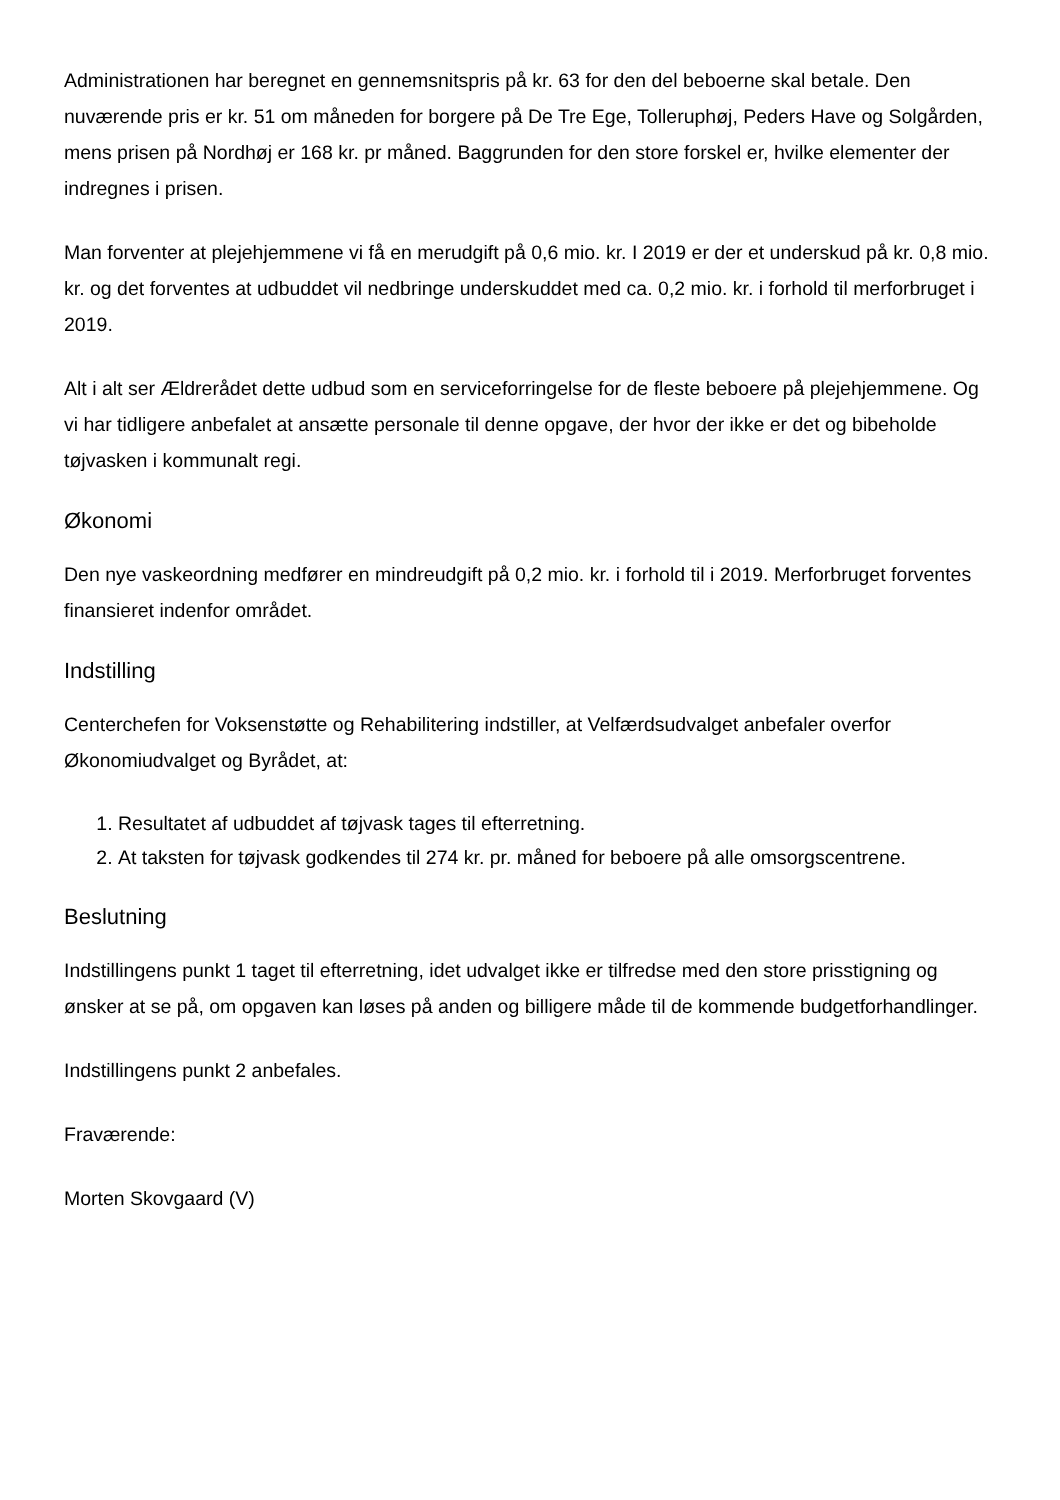Administrationen har beregnet en gennemsnitspris på kr. 63 for den del beboerne skal betale. Den nuværende pris er kr. 51 om måneden for borgere på De Tre Ege, Tolleruphøj, Peders Have og Solgården, mens prisen på Nordhøj er 168 kr. pr måned. Baggrunden for den store forskel er, hvilke elementer der indregnes i prisen.
Man forventer at plejehjemmene vi få en merudgift på 0,6 mio. kr. I 2019 er der et underskud på kr. 0,8 mio. kr. og det forventes at udbuddet vil nedbringe underskuddet med ca. 0,2 mio. kr. i forhold til merforbruget i 2019.
Alt i alt ser Ældrerådet dette udbud som en serviceforringelse for de fleste beboere på plejehjemmene. Og vi har tidligere anbefalet at ansætte personale til denne opgave, der hvor der ikke er det og bibeholde tøjvasken i kommunalt regi.
Økonomi
Den nye vaskeordning medfører en mindreudgift på 0,2 mio. kr. i forhold til i 2019. Merforbruget forventes finansieret indenfor området.
Indstilling
Centerchefen for Voksenstøtte og Rehabilitering indstiller, at Velfærdsudvalget anbefaler overfor Økonomiudvalget og Byrådet, at:
1. Resultatet af udbuddet af tøjvask tages til efterretning.
2. At taksten for tøjvask godkendes til 274 kr. pr. måned for beboere på alle omsorgscentrene.
Beslutning
Indstillingens punkt 1 taget til efterretning, idet udvalget ikke er tilfredse med den store prisstigning og ønsker at se på, om opgaven kan løses på anden og billigere måde til de kommende budgetforhandlinger.
Indstillingens punkt 2 anbefales.
Fraværende:
Morten Skovgaard (V)